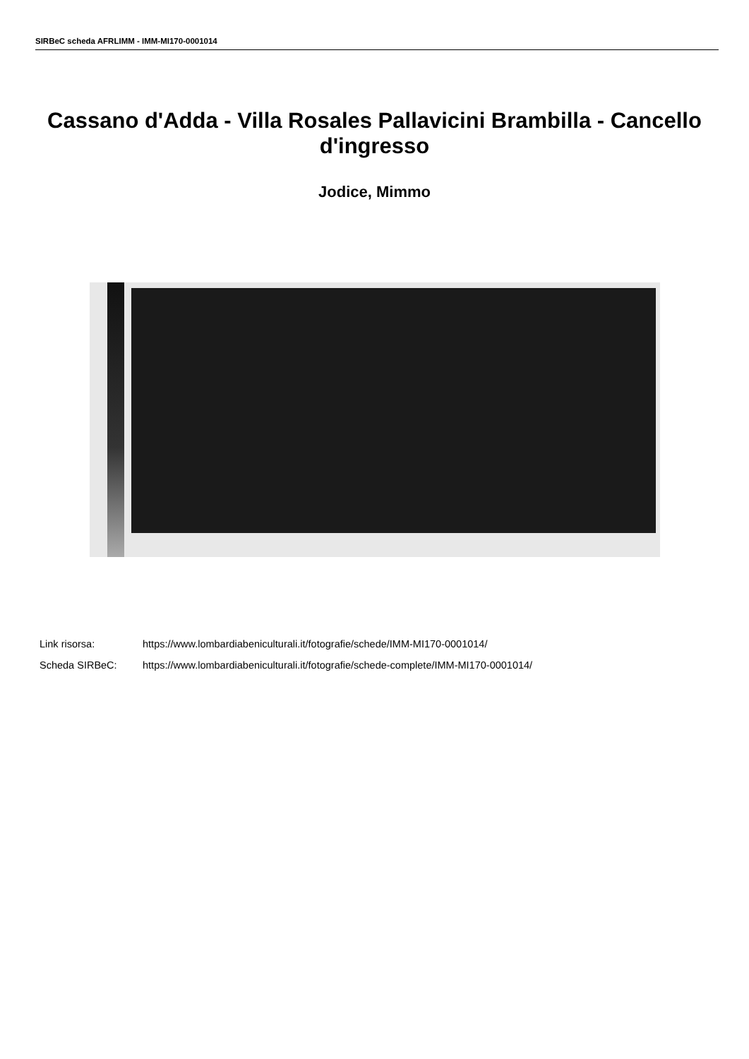SIRBeC scheda AFRLIMM - IMM-MI170-0001014
Cassano d'Adda - Villa Rosales Pallavicini Brambilla - Cancello d'ingresso
Jodice, Mimmo
Link risorsa: https://www.lombardiabeniculturali.it/fotografie/schede/IMM-MI170-0001014/
Scheda SIRBeC: https://www.lombardiabeniculturali.it/fotografie/schede-complete/IMM-MI170-0001014/